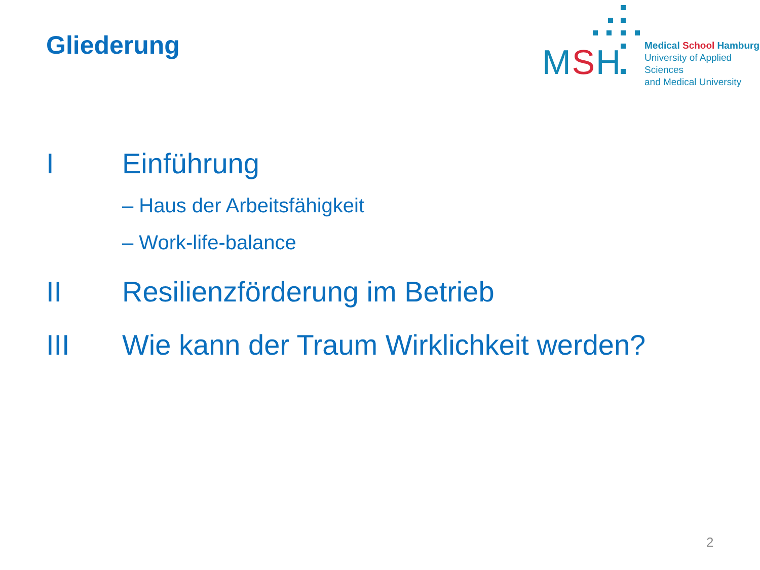Gliederung
MSH
Medical School Hamburg
University of Applied Sciences
and Medical University
I Einführung
– Haus der Arbeitsfähigkeit
– Work-life-balance
II Resilienzförderung im Betrieb
III Wie kann der Traum Wirklichkeit werden?
2